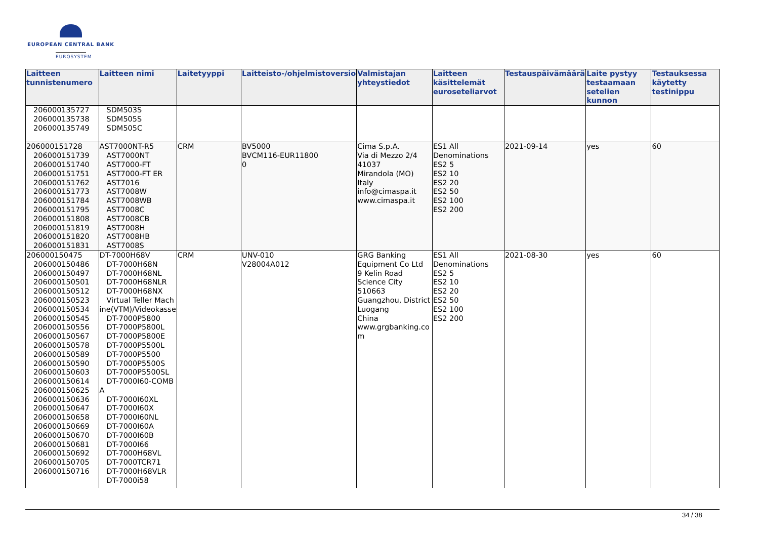EUROPEAN CENTRAL BANK
EUROSYSTEM
| Laitteen tunnistenumero | Laitteen nimi | Laitetyyppi | Laitteisto-/ohjelmistoversio | Valmistajan yhteystiedot | Laitteen käsittelemät euroseteliarvot | Testauspäivämäärä | Laite pystyy testaamaan setelien kunnon | Testauksessa käytetty testinippu |
| --- | --- | --- | --- | --- | --- | --- | --- | --- |
| 206000135727 206000135738 206000135749 | SDM503S SDM505S SDM505C | | | | | | | |
| 206000151728 206000151739 206000151740 206000151751 206000151762 206000151773 206000151784 206000151795 206000151808 206000151819 206000151820 206000151831 | AST7000NT-R5 AST7000NT AST7000-FT AST7000-FT ER AST7016 AST7008W AST7008WB AST7008C AST7008CB AST7008H AST7008HB AST7008S | CRM | BV5000 BVCM116-EUR11800 0 | Cima S.p.A. Via di Mezzo 2/4 41037 Mirandola (MO) Italy info@cimaspa.it www.cimaspa.it | ES1 All Denominations ES2 5 ES2 10 ES2 20 ES2 50 ES2 100 ES2 200 | 2021-09-14 | yes | 60 |
| 206000150475 206000150486 206000150497 206000150501 206000150512 206000150523 206000150534 206000150545 206000150556 206000150567 206000150578 206000150589 206000150590 206000150603 206000150614 206000150625 206000150636 206000150647 206000150658 206000150669 206000150670 206000150681 206000150692 206000150705 206000150716 | DT-7000H68V DT-7000H68N DT-7000H68NL DT-7000H68NLR DT-7000H68NX Virtual Teller Mach ine(VTM)/Videokasse DT-7000P5800 DT-7000P5800L DT-7000P5800E DT-7000P5500L DT-7000P5500 DT-7000P5500S DT-7000P5500SL DT-7000I60-COMB A DT-7000I60XL DT-7000I60X DT-7000I60NL DT-7000I60A DT-7000I60B DT-7000I66 DT-7000H68VL DT-7000TCR71 DT-7000H68VLR DT-7000i58 | CRM | UNV-010 V28004A012 | GRG Banking Equipment Co Ltd 9 Kelin Road Science City 510663 Guangzhou, District Luogang China www.grgbanking.co m | ES1 All Denominations ES2 5 ES2 10 ES2 20 ES2 50 ES2 100 ES2 200 | 2021-08-30 | yes | 60 |
34 / 38